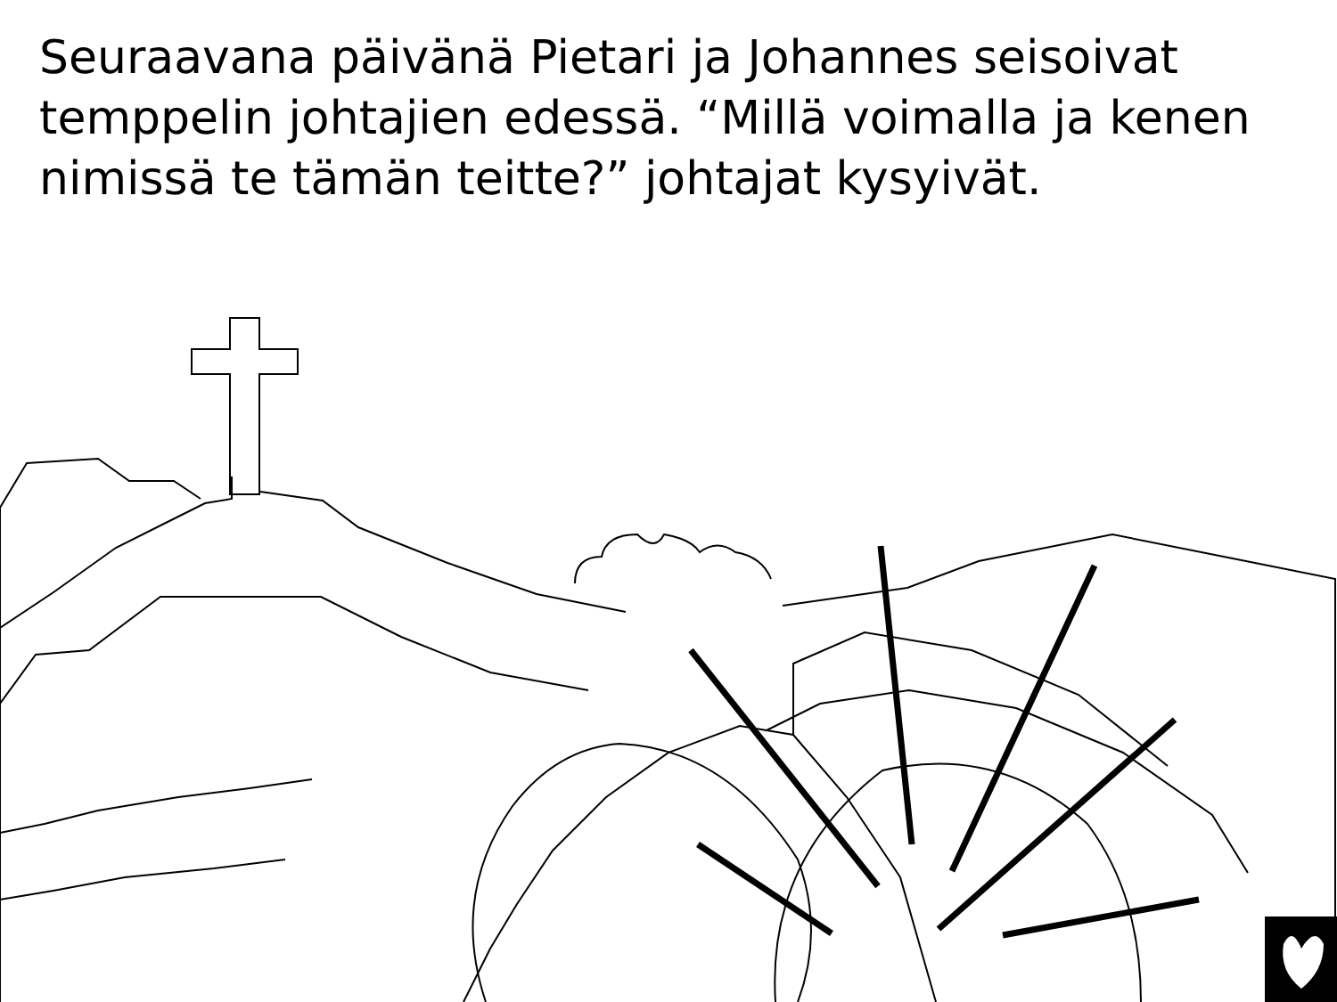Seuraavana päivänä Pietari ja Johannes seisoivat temppelin johtajien edessä. “Millä voimalla ja kenen nimissä te tämän teitte?” johtajat kysyivät.